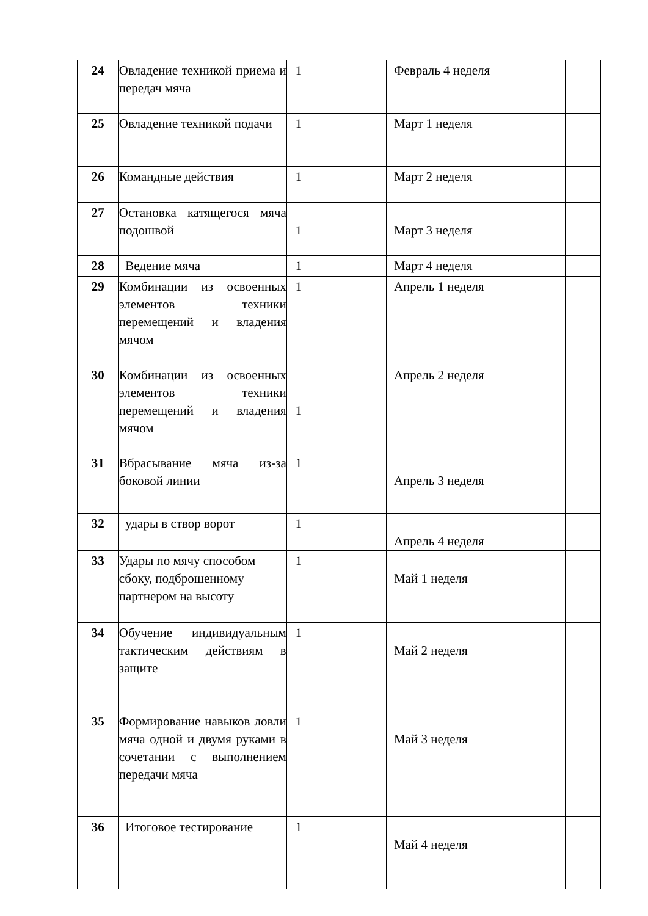| 24 | Овладение техникой приема и передач мяча | 1 | Февраль 4 неделя | |
| 25 | Овладение техникой подачи | 1 | Март 1 неделя | |
| 26 | Командные действия | 1 | Март 2 неделя | |
| 27 | Остановка катящегося мяча подошвой | 1 | Март 3 неделя | |
| 28 | Ведение мяча | 1 | Март 4 неделя | |
| 29 | Комбинации из освоенных элементов техники перемещений и владения мячом | 1 | Апрель 1 неделя | |
| 30 | Комбинации из освоенных элементов техники перемещений и владения мячом | 1 | Апрель 2 неделя | |
| 31 | Вбрасывание мяча из-за боковой линии | 1 | Апрель 3 неделя | |
| 32 | удары в створ ворот | 1 | Апрель 4 неделя | |
| 33 | Удары по мячу способом сбоку, подброшенному партнером на высоту | 1 | Май 1 неделя | |
| 34 | Обучение индивидуальным тактическим действиям в защите | 1 | Май 2 неделя | |
| 35 | Формирование навыков ловли мяча одной и двумя руками в сочетании с выполнением передачи мяча | 1 | Май 3 неделя | |
| 36 | Итоговое тестирование | 1 | Май 4 неделя | |